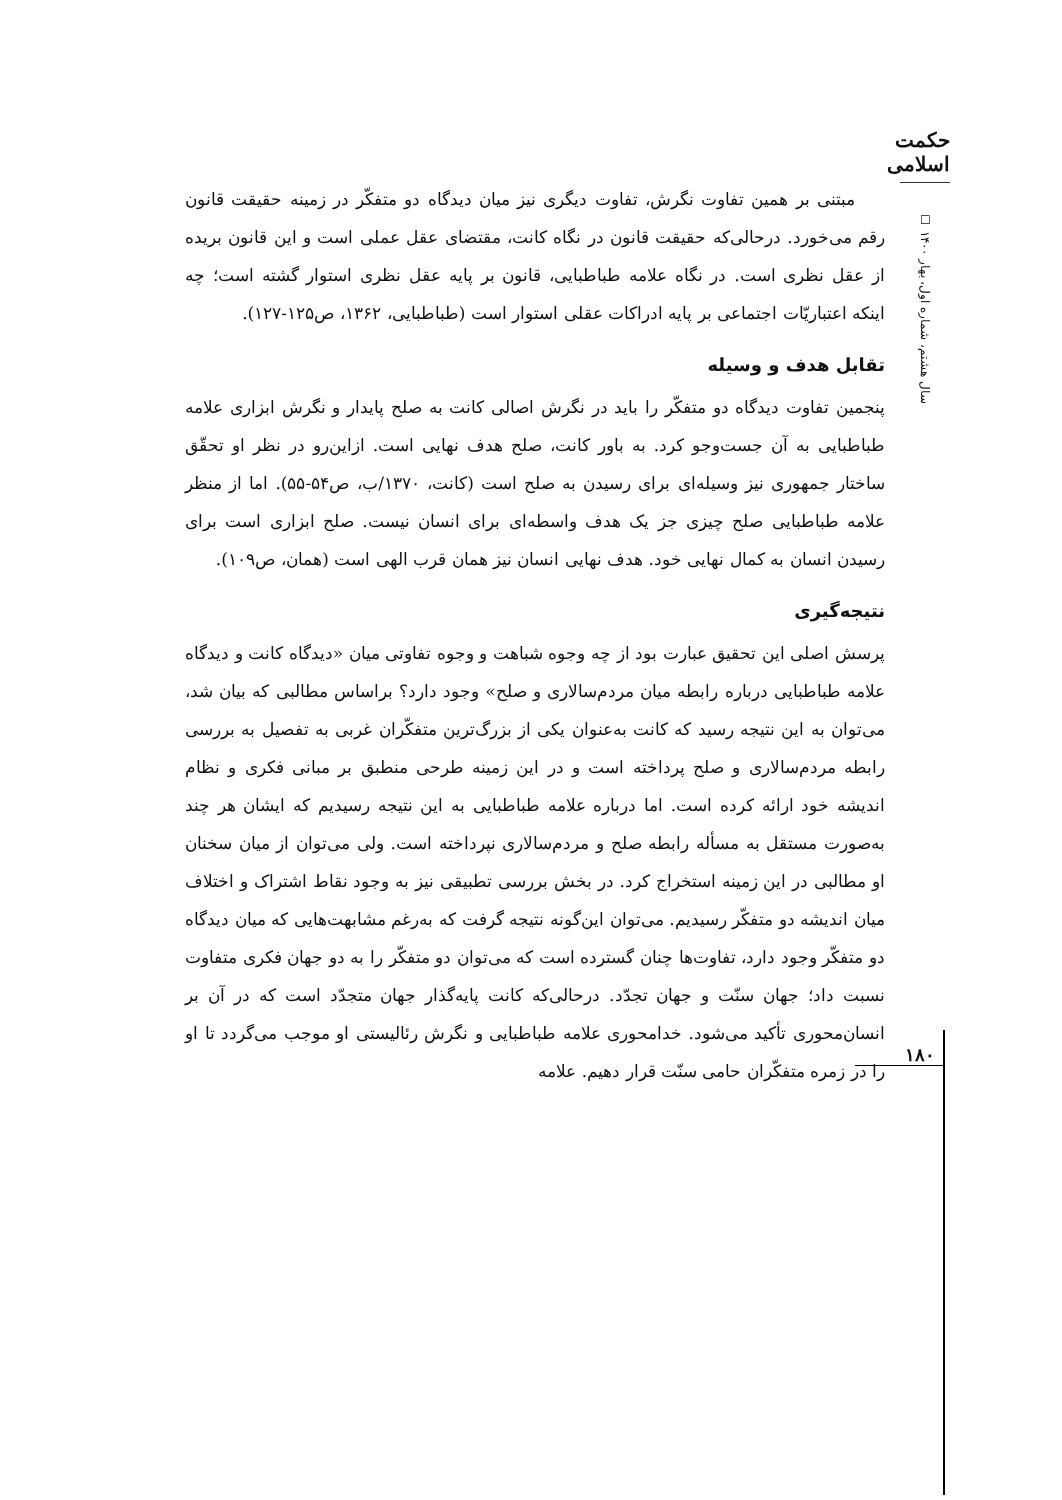حکمت اسلامی
سال هشتم، شماره اول، بهار ۱۴۰۰ ☐
مبتنی بر همین تفاوت نگرش، تفاوت دیگری نیز میان دیدگاه دو متفکّر در زمینه حقیقت قانون رقم می‌خورد. درحالی‌که حقیقت قانون در نگاه کانت، مقتضای عقل عملی است و این قانون بریده از عقل نظری است. در نگاه علامه طباطبایی، قانون بر پایه عقل نظری استوار گشته است؛ چه اینکه اعتباریّات اجتماعی بر پایه ادراکات عقلی استوار است (طباطبایی، ۱۳۶۲، ص۱۲۵-۱۲۷).
تقابل هدف و وسیله
پنجمین تفاوت دیدگاه دو متفکّر را باید در نگرش اصالی کانت به صلح پایدار و نگرش ابزاری علامه طباطبایی به آن جست‌وجو کرد. به باور کانت، صلح هدف نهایی است. ازاین‌رو در نظر او تحقّق ساختار جمهوری نیز وسیله‌ای برای رسیدن به صلح است (کانت، ۱۳۷۰/ب، ص۵۴-۵۵). اما از منظر علامه طباطبایی صلح چیزی جز یک هدف واسطه‌ای برای انسان نیست. صلح ابزاری است برای رسیدن انسان به کمال نهایی خود. هدف نهایی انسان نیز همان قرب الهی است (همان، ص۱۰۹).
نتیجه‌گیری
پرسش اصلی این تحقیق عبارت بود از چه وجوه شباهت و وجوه تفاوتی میان «دیدگاه کانت و دیدگاه علامه طباطبایی درباره رابطه میان مردم‌سالاری و صلح» وجود دارد؟ براساس مطالبی که بیان شد، می‌توان به این نتیجه رسید که کانت به‌عنوان یکی از بزرگ‌ترین متفکّران غربی به تفصیل به بررسی رابطه مردم‌سالاری و صلح پرداخته است و در این زمینه طرحی منطبق بر مبانی فکری و نظام اندیشه خود ارائه کرده است. اما درباره علامه طباطبایی به این نتیجه رسیدیم که ایشان هر چند به‌صورت مستقل به مسأله رابطه صلح و مردم‌سالاری نپرداخته است. ولی می‌توان از میان سخنان او مطالبی در این زمینه استخراج کرد. در بخش بررسی تطبیقی نیز به وجود نقاط اشتراک و اختلاف میان اندیشه دو متفکّر رسیدیم. می‌توان این‌گونه نتیجه گرفت که به‌رغم مشابهت‌هایی که میان دیدگاه دو متفکّر وجود دارد، تفاوت‌ها چنان گسترده است که می‌توان دو متفکّر را به دو جهان فکری متفاوت نسبت داد؛ جهان سنّت و جهان تجدّد. درحالی‌که کانت پایه‌گذار جهان متجدّد است که در آن بر انسان‌محوری تأکید می‌شود. خدامحوری علامه طباطبایی و نگرش رئالیستی او موجب می‌گردد تا او را در زمره متفکّران حامی سنّت قرار دهیم. علامه
۱۸۰